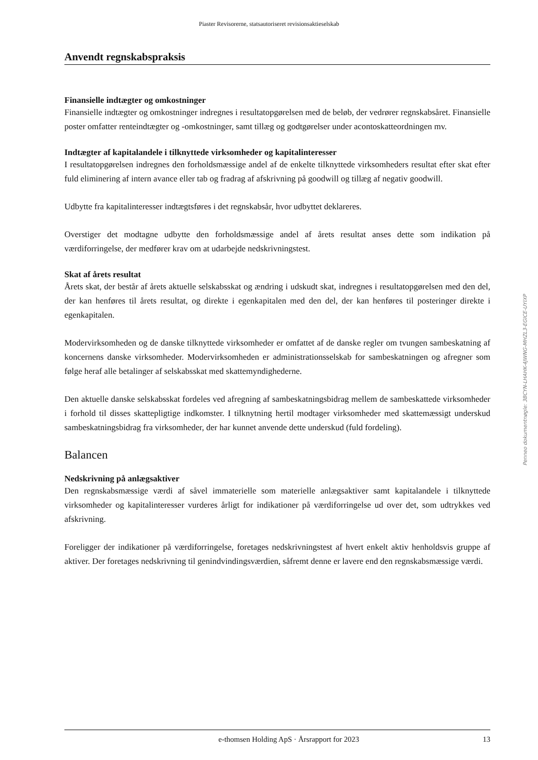Piaster Revisorerne, statsautoriseret revisionsaktieselskab
Anvendt regnskabspraksis
Finansielle indtægter og omkostninger
Finansielle indtægter og omkostninger indregnes i resultatopgørelsen med de beløb, der vedrører regnskabsåret. Finansielle poster omfatter renteindtægter og -omkostninger, samt tillæg og godtgørelser under acontoskatteordningen mv.
Indtægter af kapitalandele i tilknyttede virksomheder og kapitalinteresser
I resultatopgørelsen indregnes den forholdsmæssige andel af de enkelte tilknyttede virksomheders resultat efter skat efter fuld eliminering af intern avance eller tab og fradrag af afskrivning på goodwill og tillæg af negativ goodwill.
Udbytte fra kapitalinteresser indtægtsføres i det regnskabsår, hvor udbyttet deklareres.
Overstiger det modtagne udbytte den forholdsmæssige andel af årets resultat anses dette som indikation på værdiforringelse, der medfører krav om at udarbejde nedskrivningstest.
Skat af årets resultat
Årets skat, der består af årets aktuelle selskabsskat og ændring i udskudt skat, indregnes i resultatopgørelsen med den del, der kan henføres til årets resultat, og direkte i egenkapitalen med den del, der kan henføres til posteringer direkte i egenkapitalen.
Modervirksomheden og de danske tilknyttede virksomheder er omfattet af de danske regler om tvungen sambeskatning af koncernens danske virksomheder. Modervirksomheden er administrationsselskab for sambeskatningen og afregner som følge heraf alle betalinger af selskabsskat med skattemyndighederne.
Den aktuelle danske selskabsskat fordeles ved afregning af sambeskatningsbidrag mellem de sambeskattede virksomheder i forhold til disses skattepligtige indkomster. I tilknytning hertil modtager virksomheder med skattemæssigt underskud sambeskatningsbidrag fra virksomheder, der har kunnet anvende dette underskud (fuld fordeling).
Balancen
Nedskrivning på anlægsaktiver
Den regnskabsmæssige værdi af såvel immaterielle som materielle anlægsaktiver samt kapitalandele i tilknyttede virksomheder og kapitalinteresser vurderes årligt for indikationer på værdiforringelse ud over det, som udtrykkes ved afskrivning.
Foreligger der indikationer på værdiforringelse, foretages nedskrivningstest af hvert enkelt aktiv henholdsvis gruppe af aktiver. Der foretages nedskrivning til genindvindingsværdien, såfremt denne er lavere end den regnskabsmæssige værdi.
Penneo dokumentnøgle: 3BCYN-LHAHK-4JWNG-MHZL3-EGICE-UYIXP
e-thomsen Holding ApS · Årsrapport for 2023 13